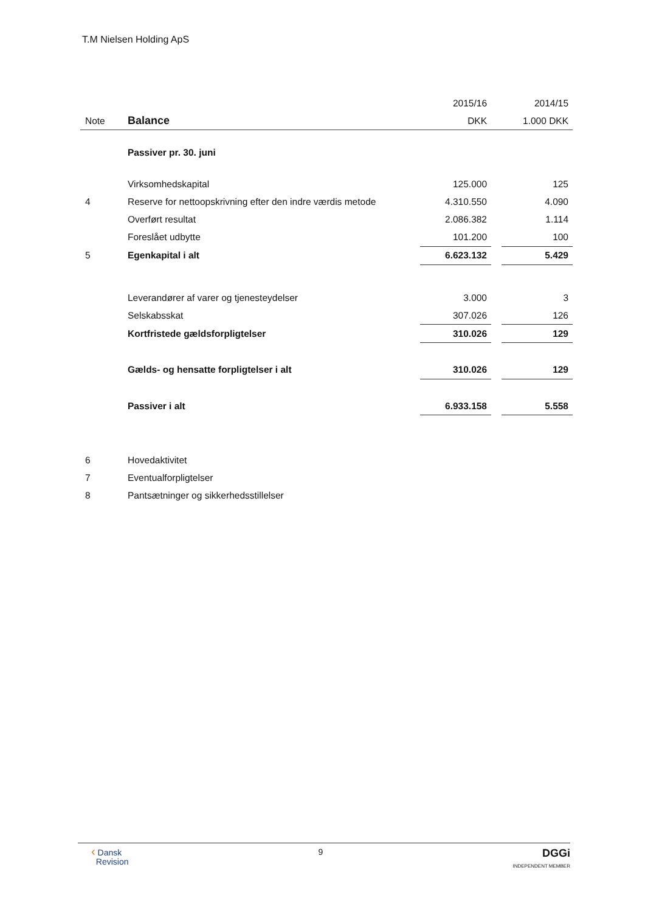T.M Nielsen Holding ApS
| | | 2015/16 | | 2014/15 |
| --- | --- | --- | --- | --- |
| Note | Balance | DKK | | 1.000 DKK |
| | Passiver pr. 30. juni | | | |
| | Virksomhedskapital | 125.000 | | 125 |
| 4 | Reserve for nettoopskrivning efter den indre værdis metode | 4.310.550 | | 4.090 |
| | Overført resultat | 2.086.382 | | 1.114 |
| | Foreslået udbytte | 101.200 | | 100 |
| 5 | Egenkapital i alt | 6.623.132 | | 5.429 |
| | Leverandører af varer og tjenesteydelser | 3.000 | | 3 |
| | Selskabsskat | 307.026 | | 126 |
| | Kortfristede gældsforpligtelser | 310.026 | | 129 |
| | Gælds- og hensatte forpligtelser i alt | 310.026 | | 129 |
| | Passiver i alt | 6.933.158 | | 5.558 |
| 6 | Hovedaktivitet | | | |
| 7 | Eventualforpligtelser | | | |
| 8 | Pantsætninger og sikkerhedsstillelser | | | |
‹ Dansk
Revision
9
DGGi
INDEPENDENT MEMBER